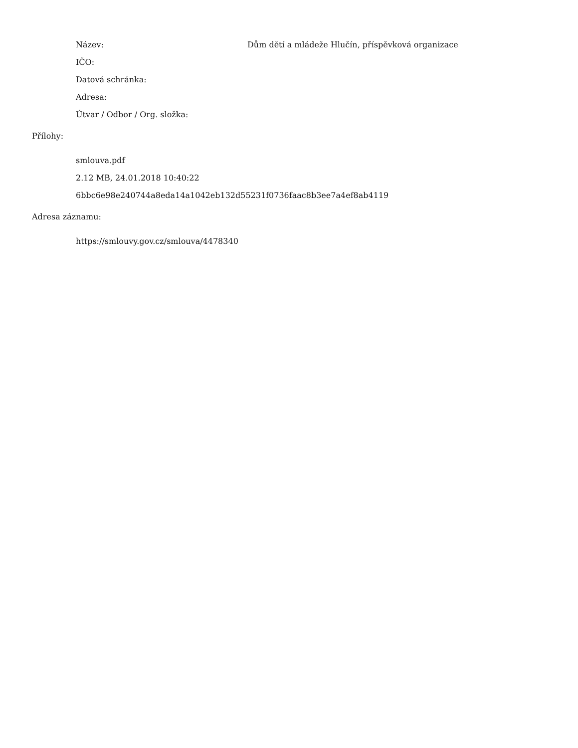Název: Dům dětí a mládeže Hlučín, příspěvková organizace
IČO:
Datová schránka:
Adresa:
Útvar / Odbor / Org. složka:
Přílohy:
smlouva.pdf
2.12 MB, 24.01.2018 10:40:22
6bbc6e98e240744a8eda14a1042eb132d55231f0736faac8b3ee7a4ef8ab4119
Adresa záznamu:
https://smlouvy.gov.cz/smlouva/4478340